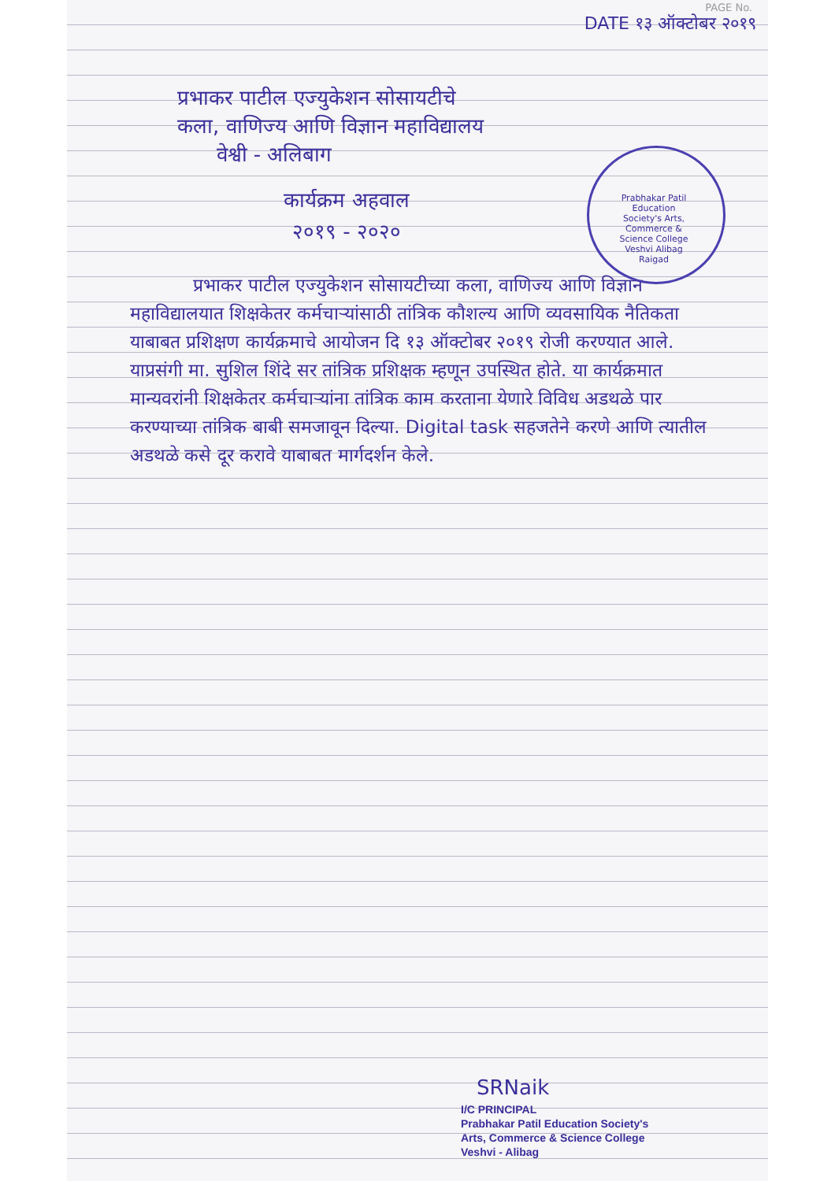PAGE No.
DATE १३ ऑक्टोबर २०१९
प्रभाकर पाटील एज्युकेशन सोसायटीचे
कला, वाणिज्य आणि विज्ञान महाविद्यालय
वेश्वी - अलिबाग
Prabhakar Patil Education Society's Arts, Commerce & Science College Veshvi Alibag Raigad
कार्यक्रम अहवाल
२०१९ - २०२०
प्रभाकर पाटील एज्युकेशन सोसायटीच्या कला, वाणिज्य आणि विज्ञान महाविद्यालयात शिक्षकेतर कर्मचाऱ्यांसाठी तांत्रिक कौशल्य आणि व्यवसायिक नैतिकता याबाबत प्रशिक्षण कार्यक्रमाचे आयोजन दि १३ ऑक्टोबर २०१९ रोजी करण्यात आले. याप्रसंगी मा. सुशिल शिंदे सर तांत्रिक प्रशिक्षक म्हणून उपस्थित होते. या कार्यक्रमात मान्यवरांनी शिक्षकेतर कर्मचाऱ्यांना तांत्रिक काम करताना येणारे विविध अडथळे पार करण्याच्या तांत्रिक बाबी समजावून दिल्या. Digital task सहजतेने करणे आणि त्यातील अडथळे कसे दूर करावे याबाबत मार्गदर्शन केले.
SRNaik
I/C PRINCIPAL
Prabhakar Patil Education Society's
Arts, Commerce & Science College
Veshvi - Alibag